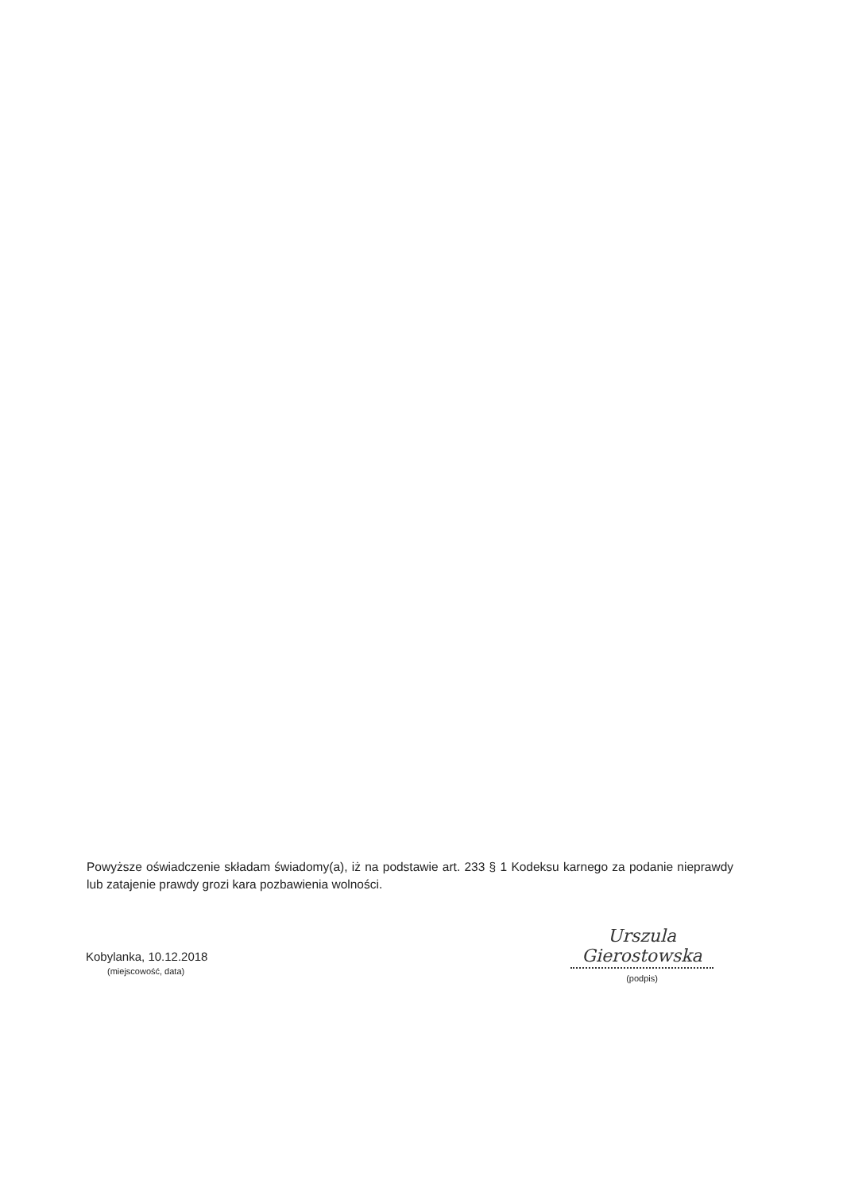Powyższe oświadczenie składam świadomy(a), iż na podstawie art. 233 § 1 Kodeksu karnego za podanie nieprawdy lub zatajenie prawdy grozi kara pozbawienia wolności.
Kobylanka, 10.12.2018
(miejscowość, data)
Urszula Gierostowska
(podpis)